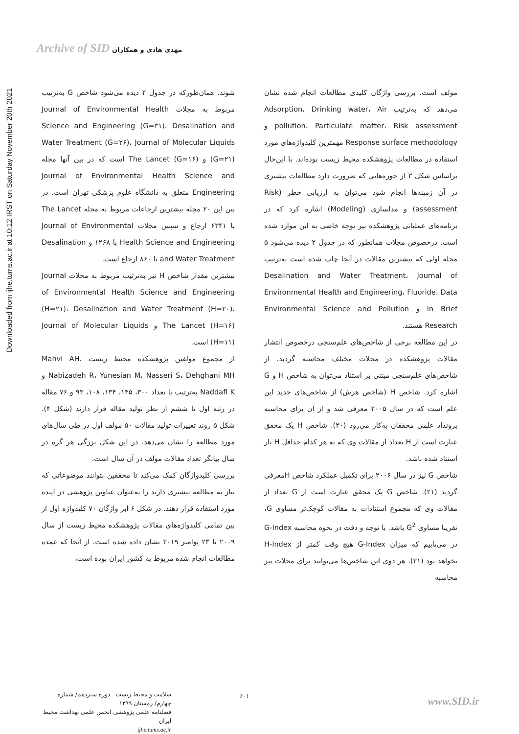Archive of SID مهدی هادی و همکاران
Downloaded from ijhe.tums.ac.ir at 10:12 IRST on Saturday November 20th 2021
مولف است. بررسی واژگان کلیدی مطالعات انجام شده نشان می‌دهد که به‌ترتیب Adsorption، Drinking water، Air pollution، Particulate matter، Risk assessment و Response surface methodology مهمترین کلیدواژه‌های مورد استفاده در مطالعات پژوهشکده محیط زیست بوده‌اند. با این‌حال براساس شکل ۳ از حوزه‌هایی که ضرورت دارد مطالعات بیشتری در آن زمینه‌ها انجام شود می‌توان به ارزیابی خطر (Risk assessment) و مدلسازی (Modeling) اشاره کرد که در برنامه‌های عملیاتی پژوهشکده نیز توجه خاصی به این موارد شده است. درخصوص مجلات همانطور که در جدول ۲ دیده می‌شود ۵ مجله اولی که بیشترین مقالات در آنجا چاپ شده است به‌ترتیب Desalination and Water Treatment، Journal of Environmental Health and Engineering، Fluoride، Data in Brief و Environmental Science and Pollution Research هستند.
در این مطالعه برخی از شاخص‌های علم‌سنجی درخصوص انتشار مقالات پژوهشکده در مجلات مختلف محاسبه گردید. از شاخص‌های علم‌سنجی مبتنی بر استناد می‌توان به شاخص H و G اشاره کرد. شاخص H (شاخص هرش) از شاخص‌های جدید این علم است که در سال ۲۰۰۵ معرفی شد و از آن برای محاسبه برونداد علمی محققان به‌کار می‌رود (۲۰). شاخص H یک محقق عبارت است از H تعداد از مقالات وی که به هر کدام حداقل H بار استناد شده باشد.
شاخص G نیز در سال ۲۰۰۶ برای تکمیل عملکرد شاخص Hمعرفی گردید (۲۱). شاخص G یک محقق عبارت است از G تعداد از مقالات وی که مجموع استنادات به مقالات کوچک‌تر مساوی G، تقریبا مساوی G<sup>2</sup> باشد. با توجه و دقت در نحوه محاسبه G-Index در می‌یابیم که میزان G-Index هیچ وقت کمتر از H-Index نخواهد بود (۲۱). هر دوی این شاخص‌ها می‌توانند برای مجلات نیز محاسبه
شوند. همان‌طورکه در جدول ۲ دیده می‌شود شاخص G به‌ترتیب مربوط به مجلات Journal of Environmental Health Science and Engineering (G=۳۱)، Desalination and Water Treatment (G=۲۶)، Journal of Molecular Liquids (G=۲۱) و The Lancet (G=۱۶) است که در بین آنها مجله Journal of Environmental Health Science and Engineering متعلق به دانشگاه علوم پزشکی تهران است. در بین این ۲۰ مجله بیشترین ارجاعات مربوط به مجله The Lancet با ۶۳۴۱ ارجاع و سپس مجلات Journal of Environmental Health Science and Engineering با ۱۲۶۸ و Desalination and Water Treatment با ۸۶۰ ارجاع است.
بیشترین مقدار شاخص H نیز به‌ترتیب مربوط به مجلات Journal of Environmental Health Science and Engineering (H=۲۱)، Desalination and Water Treatment (H=۲۰)، The Lancet (H=۱۶) و Journal of Molecular Liquids (H=۱۱) است.
از مجموع مولفین پژوهشکده محیط زیست Mahvi AH، Nabizadeh R، Yunesian M، Nasseri S، Dehghani MH و Naddafi K به‌ترتیب با تعداد ۳۰۰، ۱۴۵، ۱۳۴، ۱۰۸، ۹۳ و ۷۶ مقاله در رتبه اول تا ششم از نظر تولید مقاله قرار دارند (شکل ۴). شکل ۵ روند تغییرات تولید مقالات ۵۰ مولف اول در طی سال‌های مورد مطالعه را نشان می‌دهد. در این شکل بزرگی هر گره در سال بیانگر تعداد مقالات مولف در آن سال است.
بررسی کلیدواژگان کمک می‌کند تا محققین بتوانند موضوعاتی که نیاز به مطالعه بیشتری دارند را به‌عنوان عناوین پژوهشی در آینده مورد استفاده قرار دهند. در شکل ۶ ابر واژگان ۷۰ کلیدواژه اول از بین تمامی کلیدواژه‌های مقالات پژوهشکده محیط زیست از سال ۲۰۰۹ تا ۲۳ نوامبر ۲۰۱۹ نشان داده شده است. از آنجا که عمده مطالعات انجام شده مربوط به کشور ایران بوده است،
www.SID.ir ۶۰۱
سلامت و محیط زیست دوره سیزدهم/ شماره چهارم/ زمستان ۱۳۹۹
فصلنامه علمی پژوهشی انجمن علمی بهداشت محیط ایران
ijhe.tums.ac.ir